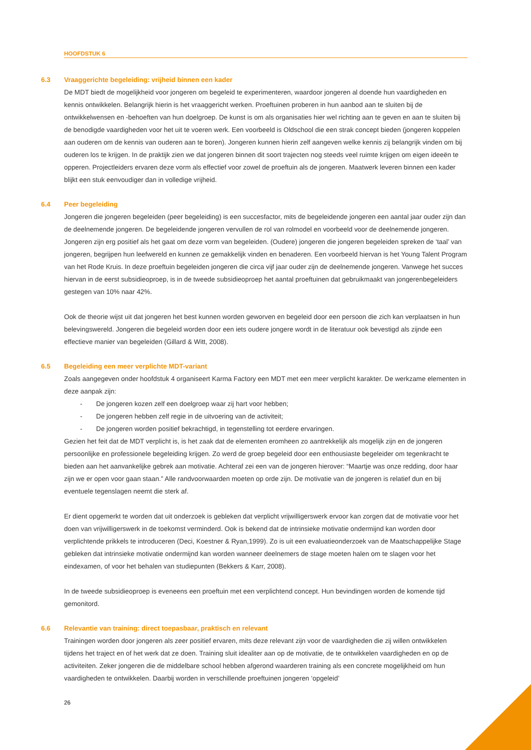HOOFDSTUK 6
6.3 Vraaggerichte begeleiding: vrijheid binnen een kader
De MDT biedt de mogelijkheid voor jongeren om begeleid te experimenteren, waardoor jongeren al doende hun vaardigheden en kennis ontwikkelen. Belangrijk hierin is het vraaggericht werken. Proeftuinen proberen in hun aanbod aan te sluiten bij de ontwikkelwensen en -behoeften van hun doelgroep. De kunst is om als organisaties hier wel richting aan te geven en aan te sluiten bij de benodigde vaardigheden voor het uit te voeren werk. Een voorbeeld is Oldschool die een strak concept bieden (jongeren koppelen aan ouderen om de kennis van ouderen aan te boren). Jongeren kunnen hierin zelf aangeven welke kennis zij belangrijk vinden om bij ouderen los te krijgen. In de praktijk zien we dat jongeren binnen dit soort trajecten nog steeds veel ruimte krijgen om eigen ideeën te opperen. Projectleiders ervaren deze vorm als effectief voor zowel de proeftuin als de jongeren. Maatwerk leveren binnen een kader blijkt een stuk eenvoudiger dan in volledige vrijheid.
6.4 Peer begeleiding
Jongeren die jongeren begeleiden (peer begeleiding) is een succesfactor, mits de begeleidende jongeren een aantal jaar ouder zijn dan de deelnemende jongeren. De begeleidende jongeren vervullen de rol van rolmodel en voorbeeld voor de deelnemende jongeren. Jongeren zijn erg positief als het gaat om deze vorm van begeleiden. (Oudere) jongeren die jongeren begeleiden spreken de ‘taal’ van jongeren, begrijpen hun leefwereld en kunnen ze gemakkelijk vinden en benaderen. Een voorbeeld hiervan is het Young Talent Program van het Rode Kruis. In deze proeftuin begeleiden jongeren die circa vijf jaar ouder zijn de deelnemende jongeren. Vanwege het succes hiervan in de eerst subsidieoproep, is in de tweede subsidieoproep het aantal proeftuinen dat gebruikmaakt van jongerenbegeleiders gestegen van 10% naar 42%.
Ook de theorie wijst uit dat jongeren het best kunnen worden geworven en begeleid door een persoon die zich kan verplaatsen in hun belevingswereld. Jongeren die begeleid worden door een iets oudere jongere wordt in de literatuur ook bevestigd als zijnde een effectieve manier van begeleiden (Gillard & Witt, 2008).
6.5 Begeleiding een meer verplichte MDT-variant
Zoals aangegeven onder hoofdstuk 4 organiseert Karma Factory een MDT met een meer verplicht karakter. De werkzame elementen in deze aanpak zijn:
- De jongeren kozen zelf een doelgroep waar zij hart voor hebben;
- De jongeren hebben zelf regie in de uitvoering van de activiteit;
- De jongeren worden positief bekrachtigd, in tegenstelling tot eerdere ervaringen.
Gezien het feit dat de MDT verplicht is, is het zaak dat de elementen eromheen zo aantrekkelijk als mogelijk zijn en de jongeren persoonlijke en professionele begeleiding krijgen. Zo werd de groep begeleid door een enthousiaste begeleider om tegenkracht te bieden aan het aanvankelijke gebrek aan motivatie. Achteraf zei een van de jongeren hierover: “Maartje was onze redding, door haar zijn we er open voor gaan staan.” Alle randvoorwaarden moeten op orde zijn. De motivatie van de jongeren is relatief dun en bij eventuele tegenslagen neemt die sterk af.
Er dient opgemerkt te worden dat uit onderzoek is gebleken dat verplicht vrijwilligerswerk ervoor kan zorgen dat de motivatie voor het doen van vrijwilligerswerk in de toekomst verminderd. Ook is bekend dat de intrinsieke motivatie ondermijnd kan worden door verplichtende prikkels te introduceren (Deci, Koestner & Ryan,1999). Zo is uit een evaluatieonderzoek van de Maatschappelijke Stage gebleken dat intrinsieke motivatie ondermijnd kan worden wanneer deelnemers de stage moeten halen om te slagen voor het eindexamen, of voor het behalen van studiepunten (Bekkers & Karr, 2008).
In de tweede subsidieoproep is eveneens een proeftuin met een verplichtend concept. Hun bevindingen worden de komende tijd gemonitord.
6.6 Relevantie van training: direct toepasbaar, praktisch en relevant
Trainingen worden door jongeren als zeer positief ervaren, mits deze relevant zijn voor de vaardigheden die zij willen ontwikkelen tijdens het traject en of het werk dat ze doen. Training sluit idealiter aan op de motivatie, de te ontwikkelen vaardigheden en op de activiteiten. Zeker jongeren die de middelbare school hebben afgerond waarderen training als een concrete mogelijkheid om hun vaardigheden te ontwikkelen. Daarbij worden in verschillende proeftuinen jongeren ‘opgeleid’
26